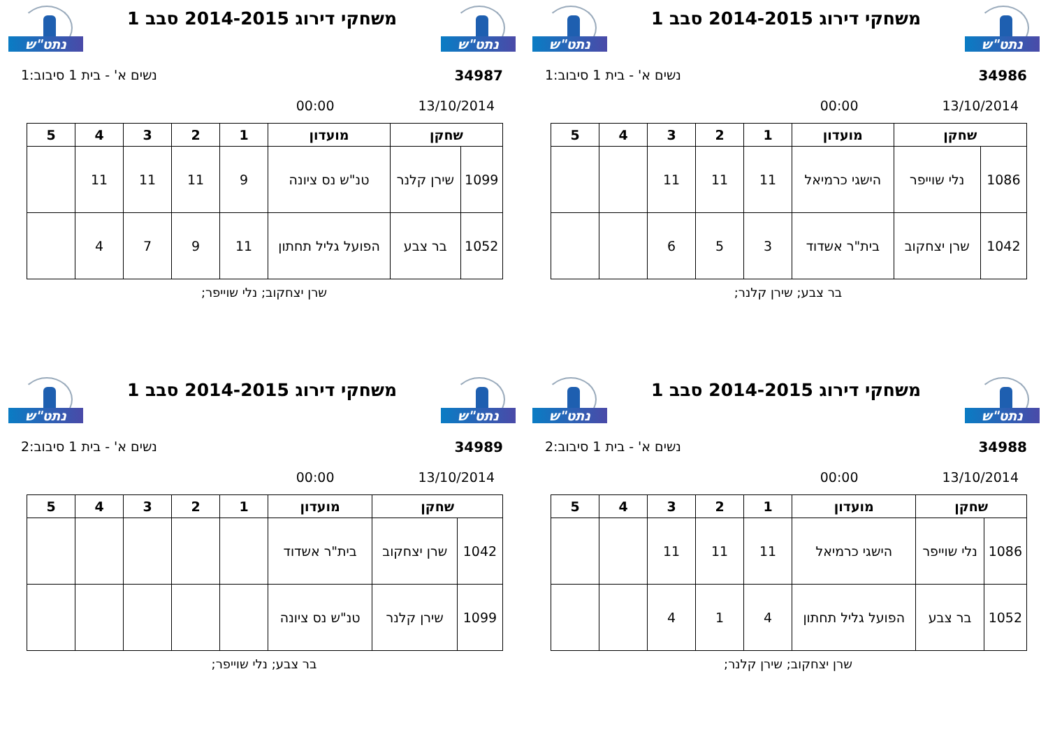נתט"ש
משחקי דירוג 2014-2015 סבב 1
נתט"ש
34986 נשים א' - בית 1 סיבוב:1
13/10/2014 00:00
| שחקן | | מועדון | 1 | 2 | 3 | 4 | 5 |
| --- | --- | --- | --- | --- | --- | --- | --- |
| 1086 | נלי שוייפר | הישגי כרמיאל | 11 | 11 | 11 | | |
| 1042 | שרן יצחקוב | בית"ר אשדוד | 3 | 5 | 6 | | |
בר צבע; שירן קלנר;
נתט"ש
משחקי דירוג 2014-2015 סבב 1
נתט"ש
34987 נשים א' - בית 1 סיבוב:1
13/10/2014 00:00
| שחקן | | מועדון | 1 | 2 | 3 | 4 | 5 |
| --- | --- | --- | --- | --- | --- | --- | --- |
| 1099 | שירן קלנר | טנ"ש נס ציונה | 9 | 11 | 11 | 11 | |
| 1052 | בר צבע | הפועל גליל תחתון | 11 | 9 | 7 | 4 | |
שרן יצחקוב; נלי שוייפר;
נתט"ש
משחקי דירוג 2014-2015 סבב 1
נתט"ש
34988 נשים א' - בית 1 סיבוב:2
13/10/2014 00:00
| שחקן | | מועדון | 1 | 2 | 3 | 4 | 5 |
| --- | --- | --- | --- | --- | --- | --- | --- |
| 1086 | נלי שוייפר | הישגי כרמיאל | 11 | 11 | 11 | | |
| 1052 | בר צבע | הפועל גליל תחתון | 4 | 1 | 4 | | |
שרן יצחקוב; שירן קלנר;
נתט"ש
משחקי דירוג 2014-2015 סבב 1
נתט"ש
34989 נשים א' - בית 1 סיבוב:2
13/10/2014 00:00
| שחקן | | מועדון | 1 | 2 | 3 | 4 | 5 |
| --- | --- | --- | --- | --- | --- | --- | --- |
| 1042 | שרן יצחקוב | בית"ר אשדוד | | | | | |
| 1099 | שירן קלנר | טנ"ש נס ציונה | | | | | |
בר צבע; נלי שוייפר;